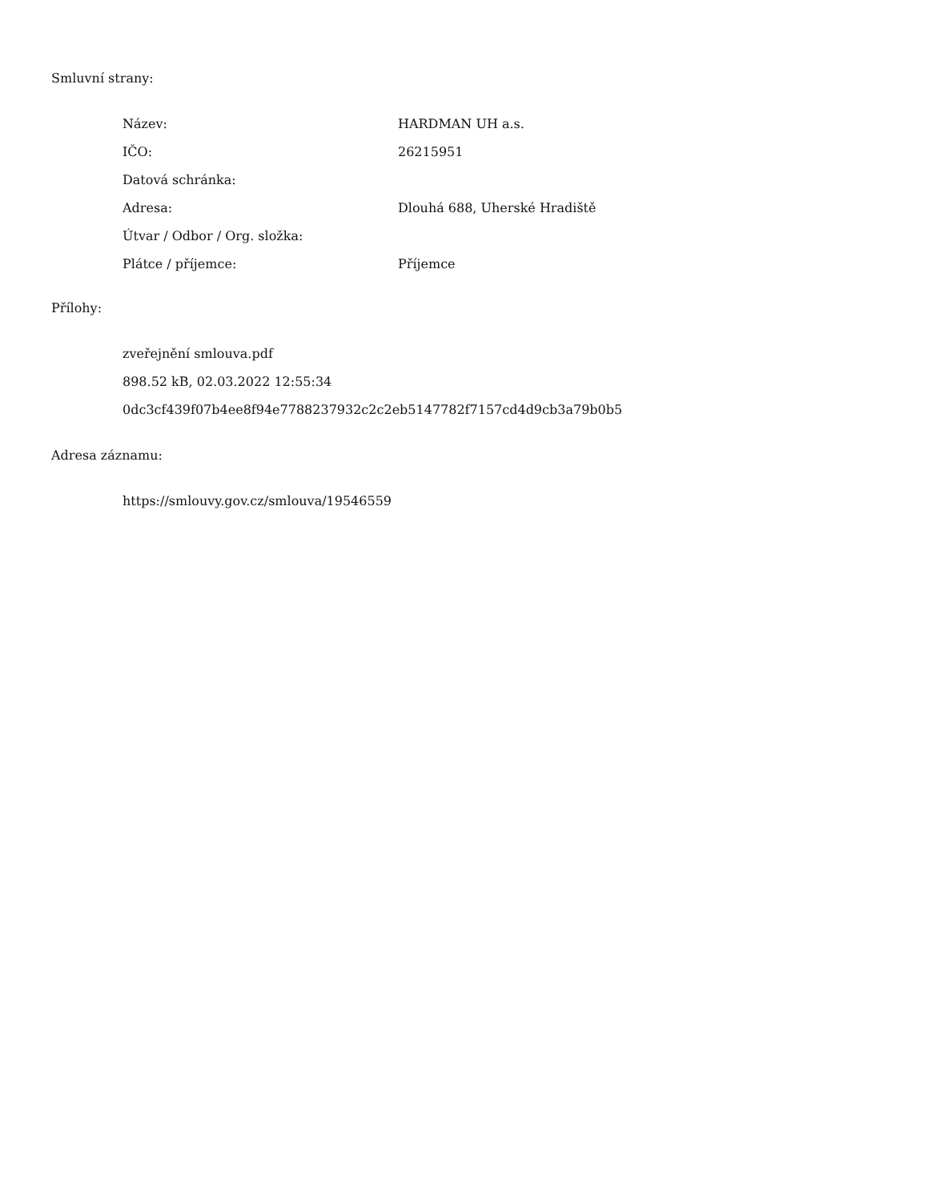Smluvní strany:
| Název: | HARDMAN UH a.s. |
| IČO: | 26215951 |
| Datová schránka: | |
| Adresa: | Dlouhá 688, Uherské Hradiště |
| Útvar / Odbor / Org. složka: | |
| Plátce / příjemce: | Příjemce |
Přílohy:
zveřejnění smlouva.pdf
898.52 kB, 02.03.2022 12:55:34
0dc3cf439f07b4ee8f94e7788237932c2c2eb5147782f7157cd4d9cb3a79b0b5
Adresa záznamu:
https://smlouvy.gov.cz/smlouva/19546559